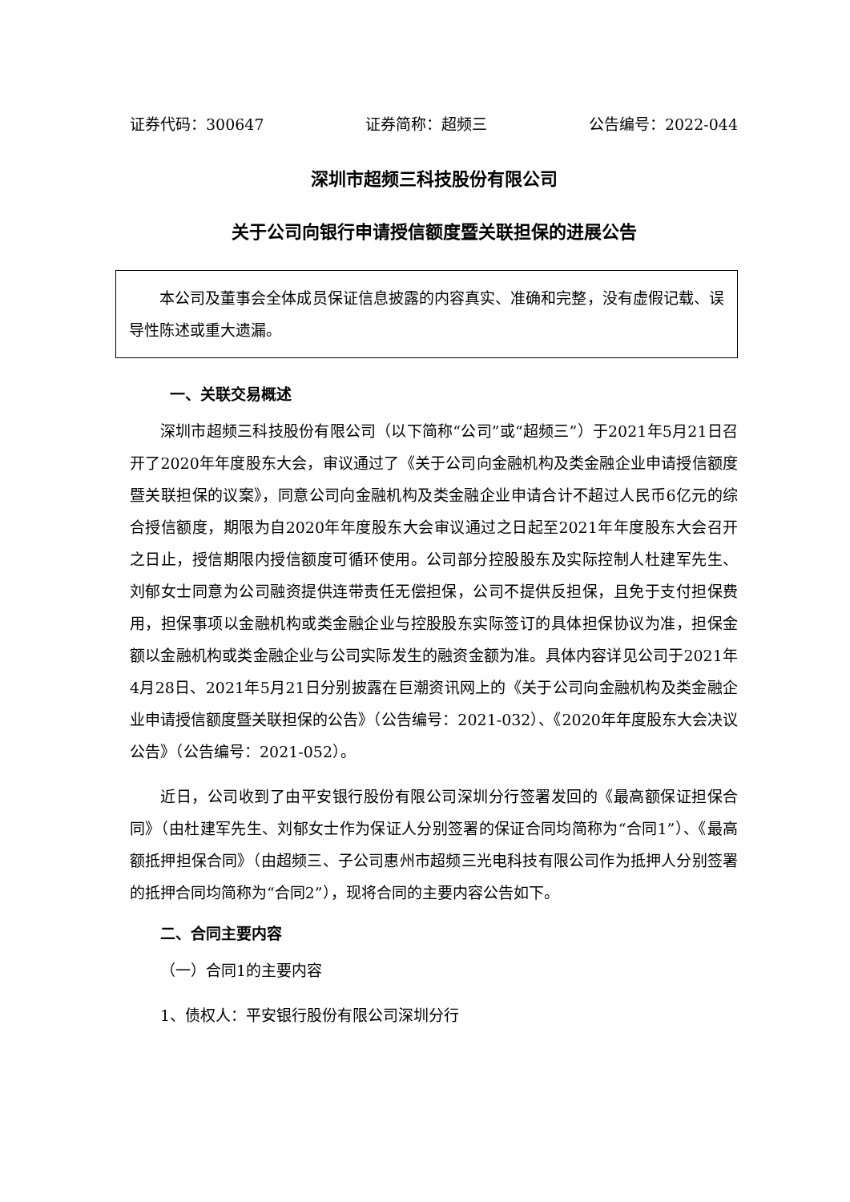证券代码：300647 证券简称：超频三 公告编号：2022-044
深圳市超频三科技股份有限公司
关于公司向银行申请授信额度暨关联担保的进展公告
本公司及董事会全体成员保证信息披露的内容真实、准确和完整，没有虚假记载、误导性陈述或重大遗漏。
一、关联交易概述
深圳市超频三科技股份有限公司（以下简称“公司”或“超频三”）于2021年5月21日召开了2020年年度股东大会，审议通过了《关于公司向金融机构及类金融企业申请授信额度暨关联担保的议案》，同意公司向金融机构及类金融企业申请合计不超过人民币6亿元的综合授信额度，期限为自2020年年度股东大会审议通过之日起至2021年年度股东大会召开之日止，授信期限内授信额度可循环使用。公司部分控股股东及实际控制人杜建军先生、刘郁女士同意为公司融资提供连带责任无偿担保，公司不提供反担保，且免于支付担保费用，担保事项以金融机构或类金融企业与控股股东实际签订的具体担保协议为准，担保金额以金融机构或类金融企业与公司实际发生的融资金额为准。具体内容详见公司于2021年4月28日、2021年5月21日分别披露在巨潮资讯网上的《关于公司向金融机构及类金融企业申请授信额度暨关联担保的公告》（公告编号：2021-032）、《2020年年度股东大会决议公告》（公告编号：2021-052）。
近日，公司收到了由平安银行股份有限公司深圳分行签署发回的《最高额保证担保合同》（由杜建军先生、刘郁女士作为保证人分别签署的保证合同均简称为“合同1”）、《最高额抵押担保合同》（由超频三、子公司惠州市超频三光电科技有限公司作为抵押人分别签署的抵押合同均简称为“合同2”），现将合同的主要内容公告如下。
二、合同主要内容
（一）合同1的主要内容
1、债权人：平安银行股份有限公司深圳分行